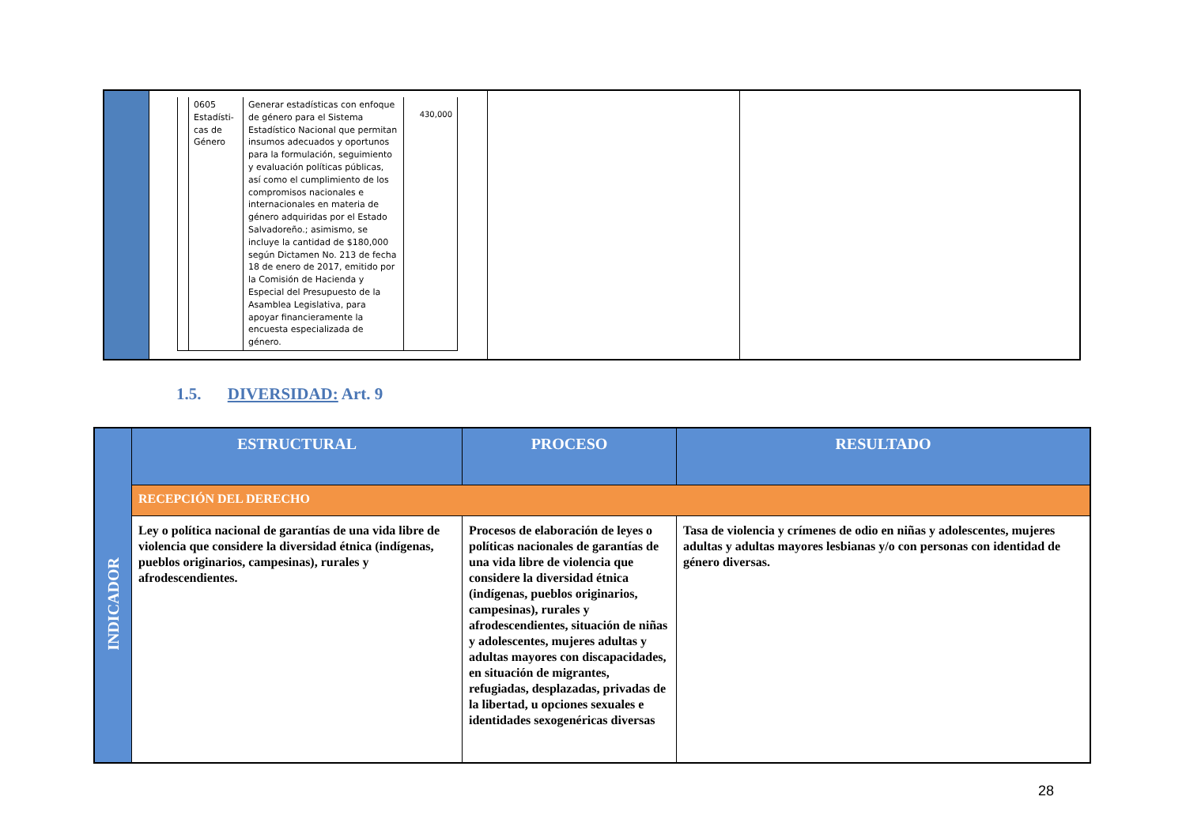| | / / 0605 Estadísti-cas de Género / Generar estadísticas con enfoque de género para el Sistema Estadístico Nacional que permitan insumos adecuados y oportunos para la formulación, seguimiento y evaluación políticas públicas, así como el cumplimiento de los compromisos nacionales e internacionales en materia de género adquiridas por el Estado Salvadoreño.; asimismo, se incluye la cantidad de $180,000 según Dictamen No. 213 de fecha 18 de enero de 2017, emitido por la Comisión de Hacienda y Especial del Presupuesto de la Asamblea Legislativa, para apoyar financieramente la encuesta especializada de género. / 430,000 / | | |
1.5. DIVERSIDAD: Art. 9
| INDICADOR | ESTRUCTURAL | PROCESO | RESULTADO |
| | RECEPCIÓN DEL DERECHO | | |
| | Ley o política nacional de garantías de una vida libre de violencia que considere la diversidad étnica (indígenas, pueblos originarios, campesinas), rurales y afrodescendientes. | Procesos de elaboración de leyes o políticas nacionales de garantías de una vida libre de violencia que considere la diversidad étnica (indígenas, pueblos originarios, campesinas), rurales y afrodescendientes, situación de niñas y adolescentes, mujeres adultas y adultas mayores con discapacidades, en situación de migrantes, refugiadas, desplazadas, privadas de la libertad, u opciones sexuales e identidades sexogenéricas diversas | Tasa de violencia y crímenes de odio en niñas y adolescentes, mujeres adultas y adultas mayores lesbianas y/o con personas con identidad de género diversas. |
28